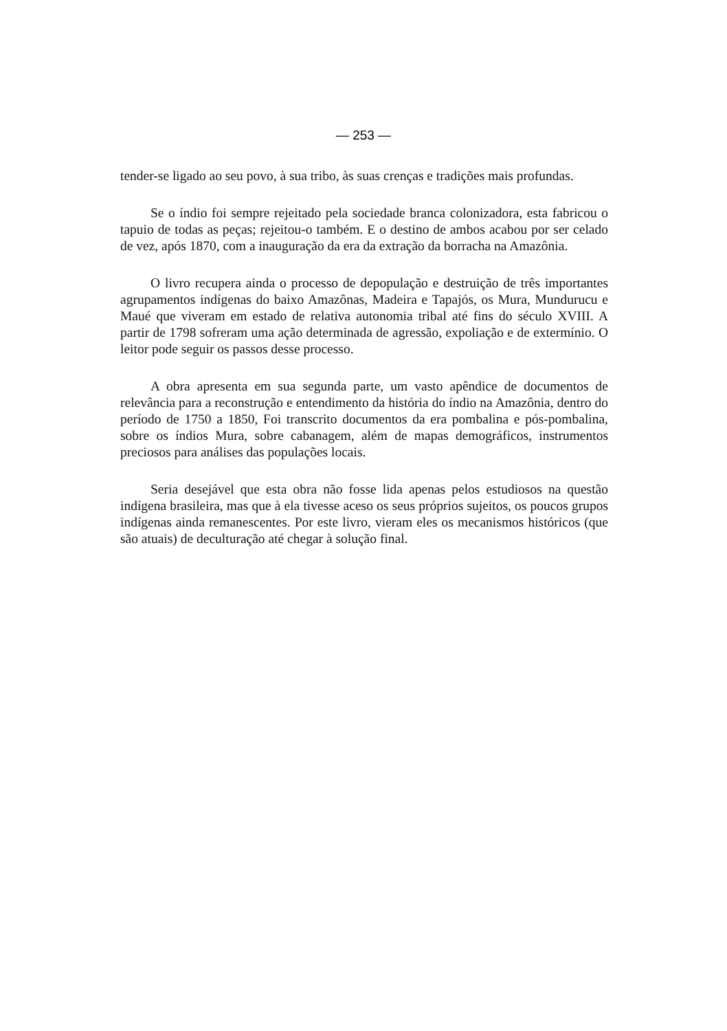— 253 —
tender-se ligado ao seu povo, à sua tribo, às suas crenças e tradições mais profundas.
Se o índio foi sempre rejeitado pela sociedade branca colonizadora, esta fabricou o tapuio de todas as peças; rejeitou-o também. E o destino de ambos acabou por ser celado de vez, após 1870, com a inauguração da era da extração da borracha na Amazônia.
O livro recupera ainda o processo de depopulação e destruição de três importantes agrupamentos indígenas do baixo Amazônas, Madeira e Tapajós, os Mura, Mundurucu e Maué que viveram em estado de relativa autonomia tribal até fins do século XVIII. A partir de 1798 sofreram uma ação determinada de agressão, expoliação e de extermínio. O leitor pode seguir os passos desse processo.
A obra apresenta em sua segunda parte, um vasto apêndice de documentos de relevância para a reconstrução e entendimento da história do índio na Amazônia, dentro do período de 1750 a 1850, Foi transcrito documentos da era pombalina e pós-pombalina, sobre os índios Mura, sobre cabanagem, além de mapas demográficos, instrumentos preciosos para análises das populações locais.
Seria desejável que esta obra não fosse lida apenas pelos estudiosos na questão indígena brasileira, mas que à ela tivesse aceso os seus próprios sujeitos, os poucos grupos indígenas ainda remanescentes. Por este livro, vieram eles os mecanismos históricos (que são atuais) de deculturação até chegar à solução final.